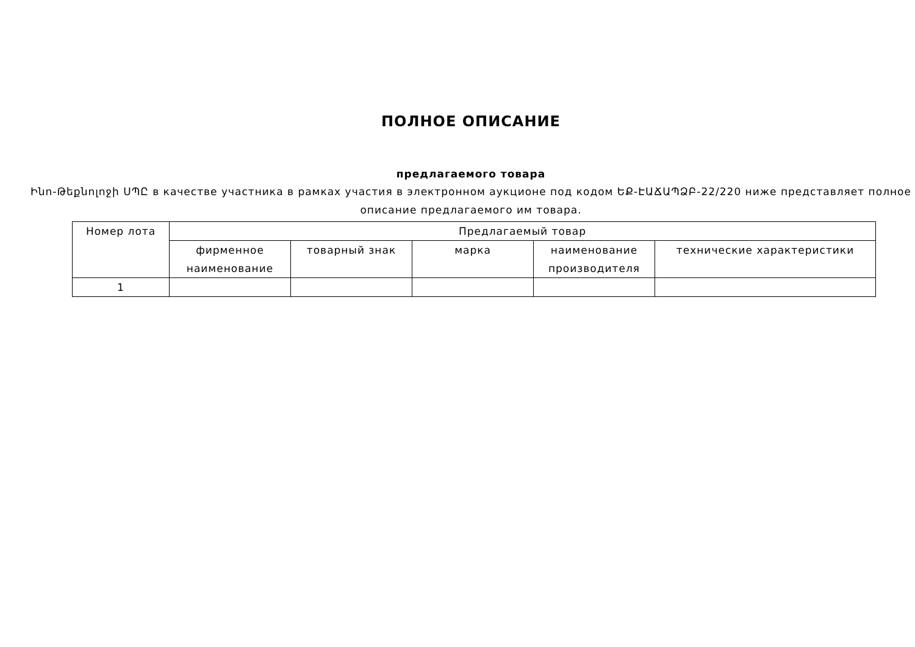ПОЛНОЕ ОПИСАНИЕ
предлагаемого товара
Ինո-Թեքնոլոջի ՍՊԸ в качестве участника в рамках участия в электронном аукционе под кодом ԵՔ-ԷԱՃԱՊՁԲ-22/220 ниже представляет полное описание предлагаемого им товара.
| Номер лота | Предлагаемый товар | | | | |
| --- | --- | --- | --- | --- | --- |
| | фирменное наименование | товарный знак | марка | наименование производителя | технические характеристики |
| 1 | | | | | |